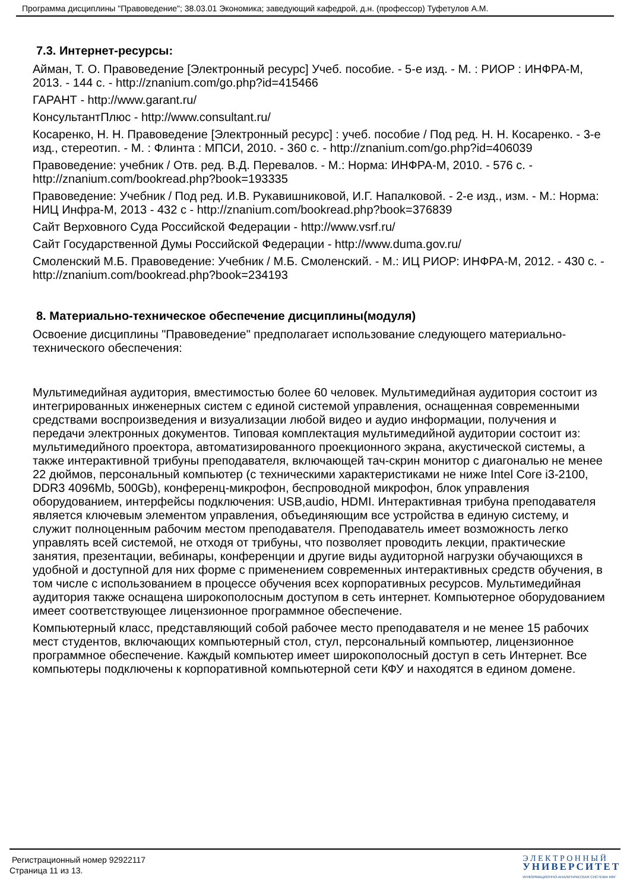Программа дисциплины "Правоведение"; 38.03.01 Экономика; заведующий кафедрой, д.н. (профессор) Туфетулов А.М.
7.3. Интернет-ресурсы:
Айман, Т. О. Правоведение [Электронный ресурс] Учеб. пособие. - 5-е изд. - М. : РИОР : ИНФРА-М, 2013. - 144 с. - http://znanium.com/go.php?id=415466
ГАРАНТ - http://www.garant.ru/
КонсультантПлюс - http://www.consultant.ru/
Косаренко, Н. Н. Правоведение [Электронный ресурс] : учеб. пособие / Под ред. Н. Н. Косаренко. - 3-е изд., стереотип. - М. : Флинта : МПСИ, 2010. - 360 с. - http://znanium.com/go.php?id=406039
Правоведение: учебник / Отв. ред. В.Д. Перевалов. - М.: Норма: ИНФРА-М, 2010. - 576 с. - http://znanium.com/bookread.php?book=193335
Правоведение: Учебник / Под ред. И.В. Рукавишниковой, И.Г. Напалковой. - 2-е изд., изм. - М.: Норма: НИЦ Инфра-М, 2013 - 432 с - http://znanium.com/bookread.php?book=376839
Сайт Верховного Суда Российской Федерации - http://www.vsrf.ru/
Сайт Государственной Думы Российской Федерации - http://www.duma.gov.ru/
Смоленский М.Б. Правоведение: Учебник / М.Б. Смоленский. - М.: ИЦ РИОР: ИНФРА-М, 2012. - 430 с. - http://znanium.com/bookread.php?book=234193
8. Материально-техническое обеспечение дисциплины(модуля)
Освоение дисциплины "Правоведение" предполагает использование следующего материально-технического обеспечения:
Мультимедийная аудитория, вместимостью более 60 человек. Мультимедийная аудитория состоит из интегрированных инженерных систем с единой системой управления, оснащенная современными средствами воспроизведения и визуализации любой видео и аудио информации, получения и передачи электронных документов. Типовая комплектация мультимедийной аудитории состоит из: мультимедийного проектора, автоматизированного проекционного экрана, акустической системы, а также интерактивной трибуны преподавателя, включающей тач-скрин монитор с диагональю не менее 22 дюймов, персональный компьютер (с техническими характеристиками не ниже Intel Core i3-2100, DDR3 4096Mb, 500Gb), конференц-микрофон, беспроводной микрофон, блок управления оборудованием, интерфейсы подключения: USB,audio, HDMI. Интерактивная трибуна преподавателя является ключевым элементом управления, объединяющим все устройства в единую систему, и служит полноценным рабочим местом преподавателя. Преподаватель имеет возможность легко управлять всей системой, не отходя от трибуны, что позволяет проводить лекции, практические занятия, презентации, вебинары, конференции и другие виды аудиторной нагрузки обучающихся в удобной и доступной для них форме с применением современных интерактивных средств обучения, в том числе с использованием в процессе обучения всех корпоративных ресурсов. Мультимедийная аудитория также оснащена широкополосным доступом в сеть интернет. Компьютерное оборудованием имеет соответствующее лицензионное программное обеспечение.
Компьютерный класс, представляющий собой рабочее место преподавателя и не менее 15 рабочих мест студентов, включающих компьютерный стол, стул, персональный компьютер, лицензионное программное обеспечение. Каждый компьютер имеет широкополосный доступ в сеть Интернет. Все компьютеры подключены к корпоративной компьютерной сети КФУ и находятся в едином домене.
Регистрационный номер 92922117
Страница 11 из 13.
Э Л Е К Т Р О Н Н Ы Й
УНИВЕРСИТЕТ
ИНФОРМАЦИОННО-АНАЛИТИЧЕСКАЯ СИСТЕМА КФУ